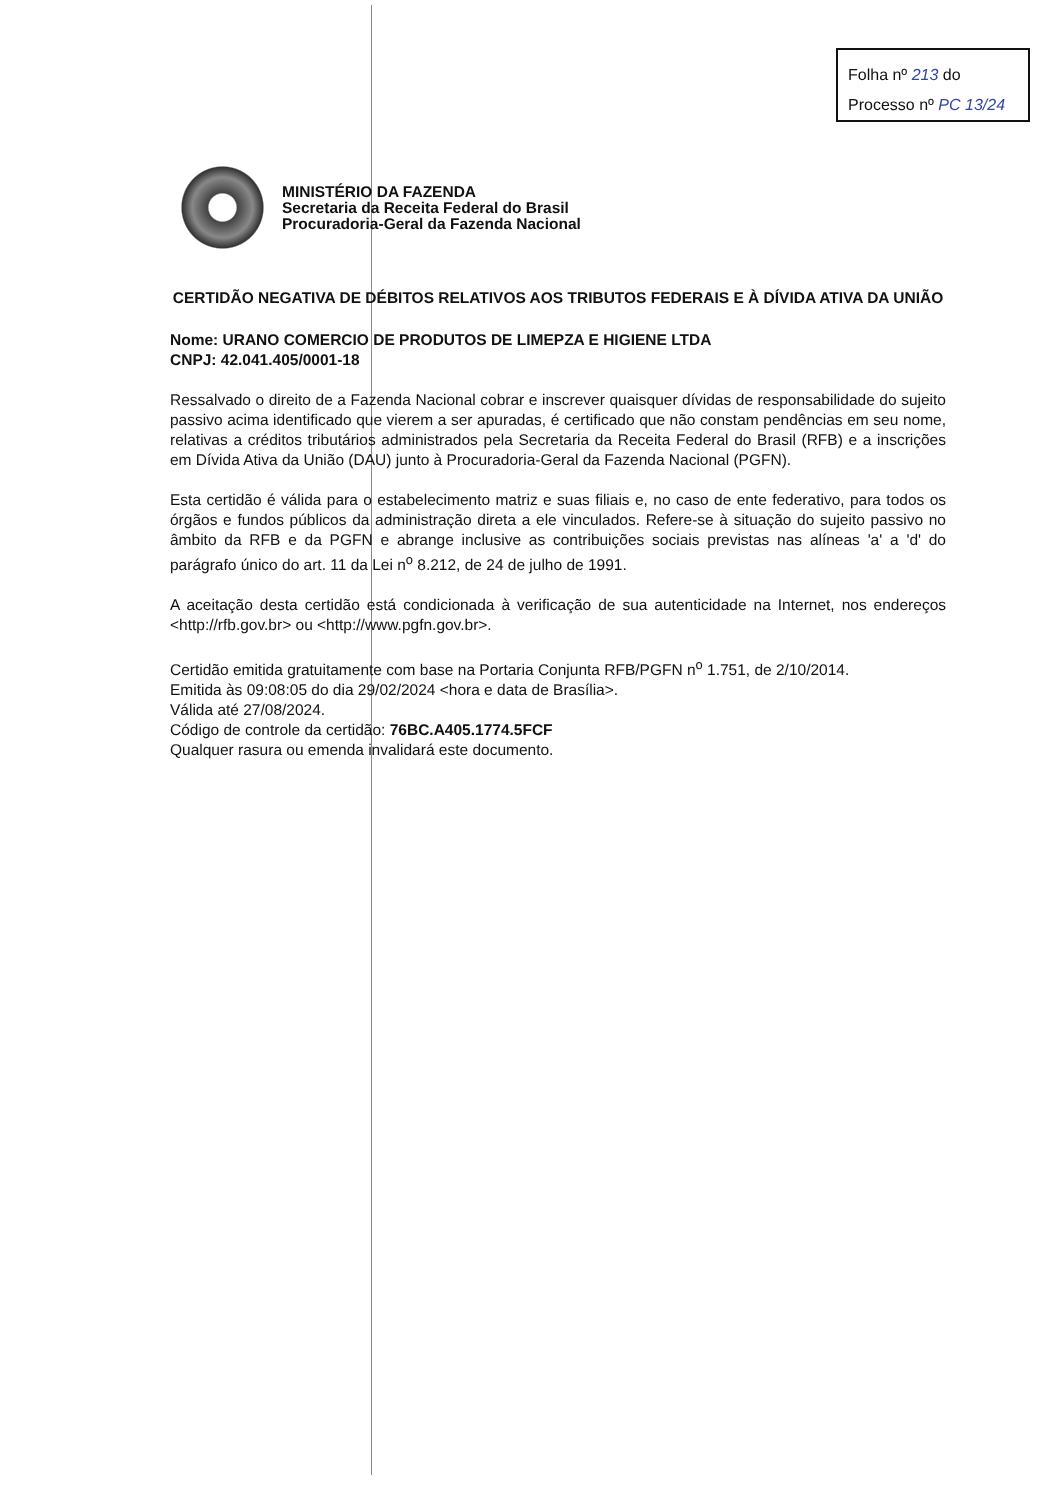Folha nº 213 do
Processo nº PC 13/24
MINISTÉRIO DA FAZENDA
Secretaria da Receita Federal do Brasil
Procuradoria-Geral da Fazenda Nacional
CERTIDÃO NEGATIVA DE DÉBITOS RELATIVOS AOS TRIBUTOS FEDERAIS E À DÍVIDA ATIVA DA UNIÃO
Nome: URANO COMERCIO DE PRODUTOS DE LIMEPZA E HIGIENE LTDA
CNPJ: 42.041.405/0001-18
Ressalvado o direito de a Fazenda Nacional cobrar e inscrever quaisquer dívidas de responsabilidade do sujeito passivo acima identificado que vierem a ser apuradas, é certificado que não constam pendências em seu nome, relativas a créditos tributários administrados pela Secretaria da Receita Federal do Brasil (RFB) e a inscrições em Dívida Ativa da União (DAU) junto à Procuradoria-Geral da Fazenda Nacional (PGFN).
Esta certidão é válida para o estabelecimento matriz e suas filiais e, no caso de ente federativo, para todos os órgãos e fundos públicos da administração direta a ele vinculados. Refere-se à situação do sujeito passivo no âmbito da RFB e da PGFN e abrange inclusive as contribuições sociais previstas nas alíneas 'a' a 'd' do parágrafo único do art. 11 da Lei n<sup>o</sup> 8.212, de 24 de julho de 1991.
A aceitação desta certidão está condicionada à verificação de sua autenticidade na Internet, nos endereços <http://rfb.gov.br> ou <http://www.pgfn.gov.br>.
Certidão emitida gratuitamente com base na Portaria Conjunta RFB/PGFN n<sup>o</sup> 1.751, de 2/10/2014.
Emitida às 09:08:05 do dia 29/02/2024 <hora e data de Brasília>.
Válida até 27/08/2024.
Código de controle da certidão: 76BC.A405.1774.5FCF
Qualquer rasura ou emenda invalidará este documento.